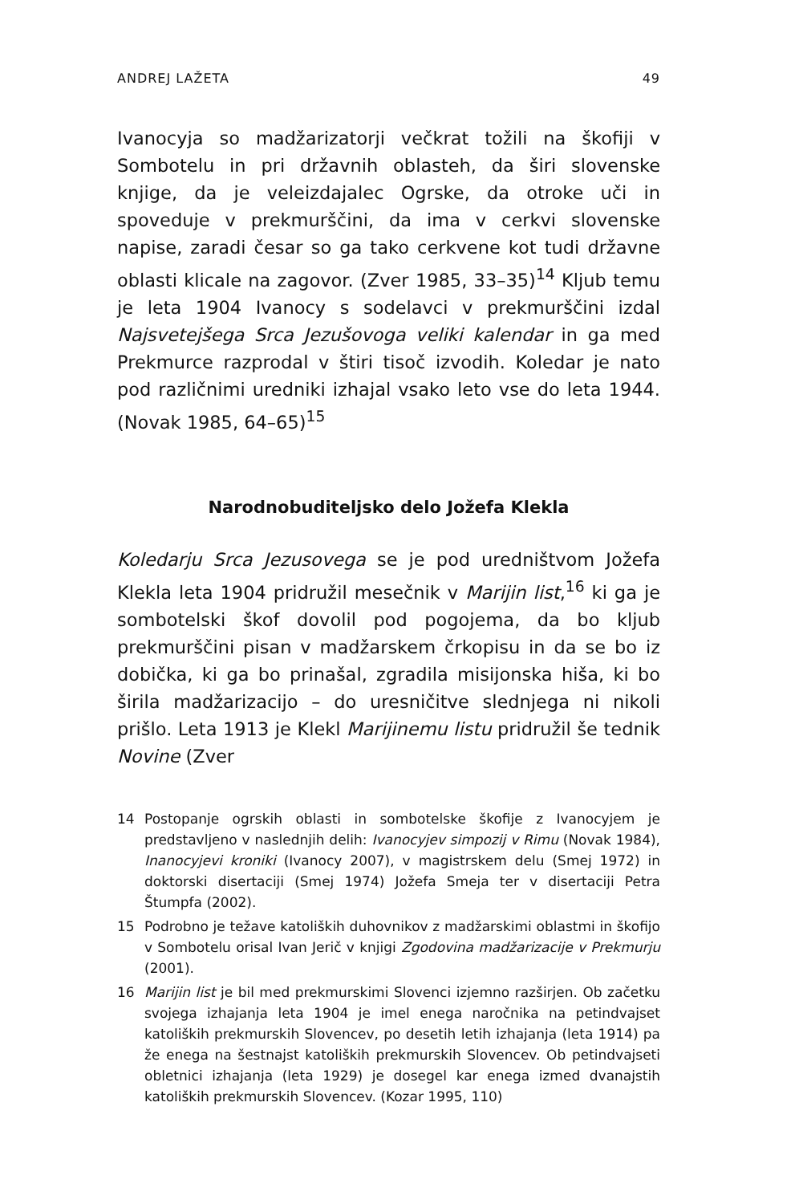ANDREJ LAŽETA 49
Ivanocyja so madžarizatorji večkrat tožili na škofiji v Sombotelu in pri državnih oblasteh, da širi slovenske knjige, da je veleizdajalec Ogrske, da otroke uči in spoveduje v prekmurščini, da ima v cerkvi slovenske napise, zaradi česar so ga tako cerkvene kot tudi državne oblasti klicale na zagovor. (Zver 1985, 33–35)<sup>14</sup> Kljub temu je leta 1904 Ivanocy s sodelavci v prekmurščini izdal Najsvetejšega Srca Jezušovoga veliki kalendar in ga med Prekmurce razprodal v štiri tisoč izvodih. Koledar je nato pod različnimi uredniki izhajal vsako leto vse do leta 1944. (Novak 1985, 64–65)<sup>15</sup>
Narodnobuditeljsko delo Jožefa Klekla
Koledarju Srca Jezusovega se je pod uredništvom Jožefa Klekla leta 1904 pridružil mesečnik v Marijin list,<sup>16</sup> ki ga je sombotelski škof dovolil pod pogojema, da bo kljub prekmurščini pisan v madžarskem črkopisu in da se bo iz dobička, ki ga bo prinašal, zgradila misijonska hiša, ki bo širila madžarizacijo – do uresničitve slednjega ni nikoli prišlo. Leta 1913 je Klekl Marijinemu listu pridružil še tednik Novine (Zver
14 Postopanje ogrskih oblasti in sombotelske škofije z Ivanocyjem je predstavljeno v naslednjih delih: Ivanocyjev simpozij v Rimu (Novak 1984), Inanocyjevi kroniki (Ivanocy 2007), v magistrskem delu (Smej 1972) in doktorski disertaciji (Smej 1974) Jožefa Smeja ter v disertaciji Petra Štumpfa (2002).
15 Podrobno je težave katoliških duhovnikov z madžarskimi oblastmi in škofijo v Sombotelu orisal Ivan Jerič v knjigi Zgodovina madžarizacije v Prekmurju (2001).
16 Marijin list je bil med prekmurskimi Slovenci izjemno razširjen. Ob začetku svojega izhajanja leta 1904 je imel enega naročnika na petindvajset katoliških prekmurskih Slovencev, po desetih letih izhajanja (leta 1914) pa že enega na šestnajst katoliških prekmurskih Slovencev. Ob petindvajseti obletnici izhajanja (leta 1929) je dosegel kar enega izmed dvanajstih katoliških prekmurskih Slovencev. (Kozar 1995, 110)